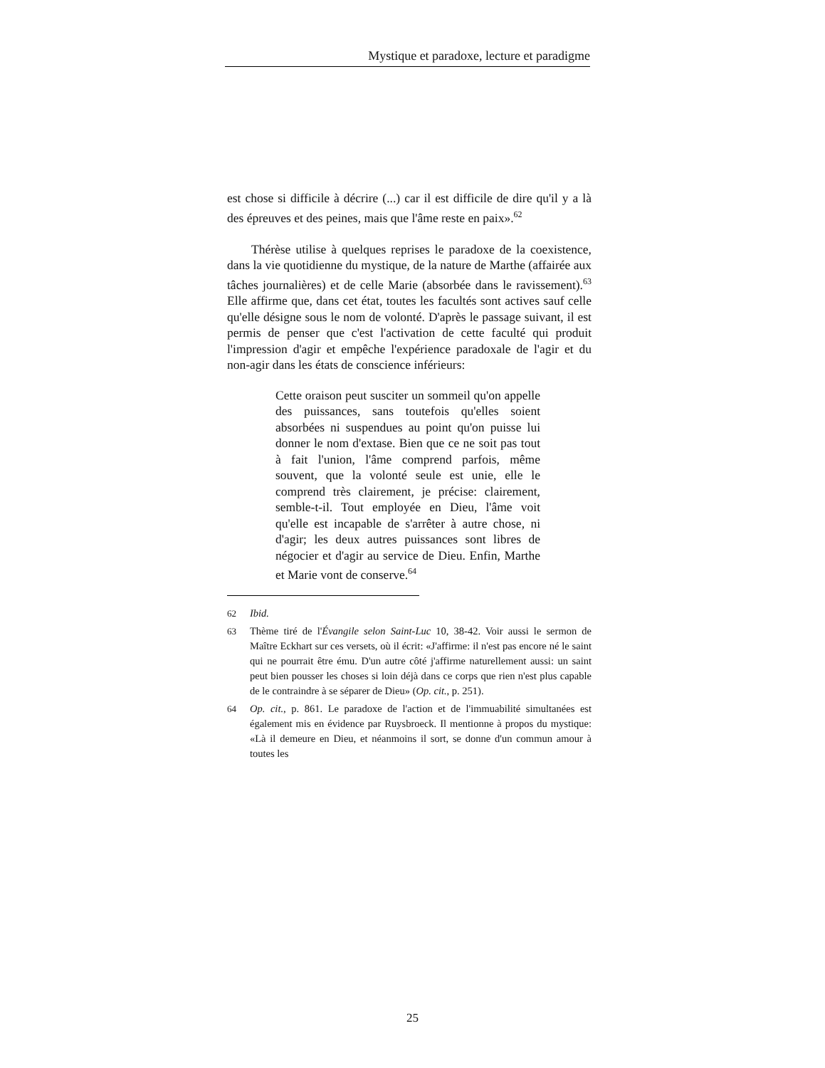Mystique et paradoxe, lecture et paradigme
est chose si difficile à décrire (...) car il est difficile de dire qu'il y a là des épreuves et des peines, mais que l'âme reste en paix».<sup>62</sup>
Thérèse utilise à quelques reprises le paradoxe de la coexistence, dans la vie quotidienne du mystique, de la nature de Marthe (affairée aux tâches journalières) et de celle Marie (absorbée dans le ravissement).<sup>63</sup> Elle affirme que, dans cet état, toutes les facultés sont actives sauf celle qu'elle désigne sous le nom de volonté. D'après le passage suivant, il est permis de penser que c'est l'activation de cette faculté qui produit l'impression d'agir et empêche l'expérience paradoxale de l'agir et du non-agir dans les états de conscience inférieurs:
Cette oraison peut susciter un sommeil qu'on appelle des puissances, sans toutefois qu'elles soient absorbées ni suspendues au point qu'on puisse lui donner le nom d'extase. Bien que ce ne soit pas tout à fait l'union, l'âme comprend parfois, même souvent, que la volonté seule est unie, elle le comprend très clairement, je précise: clairement, semble-t-il. Tout employée en Dieu, l'âme voit qu'elle est incapable de s'arrêter à autre chose, ni d'agir; les deux autres puissances sont libres de négocier et d'agir au service de Dieu. Enfin, Marthe et Marie vont de conserve.<sup>64</sup>
62 Ibid.
63 Thème tiré de l'Évangile selon Saint-Luc 10, 38-42. Voir aussi le sermon de Maître Eckhart sur ces versets, où il écrit: «J'affirme: il n'est pas encore né le saint qui ne pourrait être ému. D'un autre côté j'affirme naturellement aussi: un saint peut bien pousser les choses si loin déjà dans ce corps que rien n'est plus capable de le contraindre à se séparer de Dieu» (Op. cit., p. 251).
64 Op. cit., p. 861. Le paradoxe de l'action et de l'immuabilité simultanées est également mis en évidence par Ruysbroeck. Il mentionne à propos du mystique: «Là il demeure en Dieu, et néanmoins il sort, se donne d'un commun amour à toutes les
25